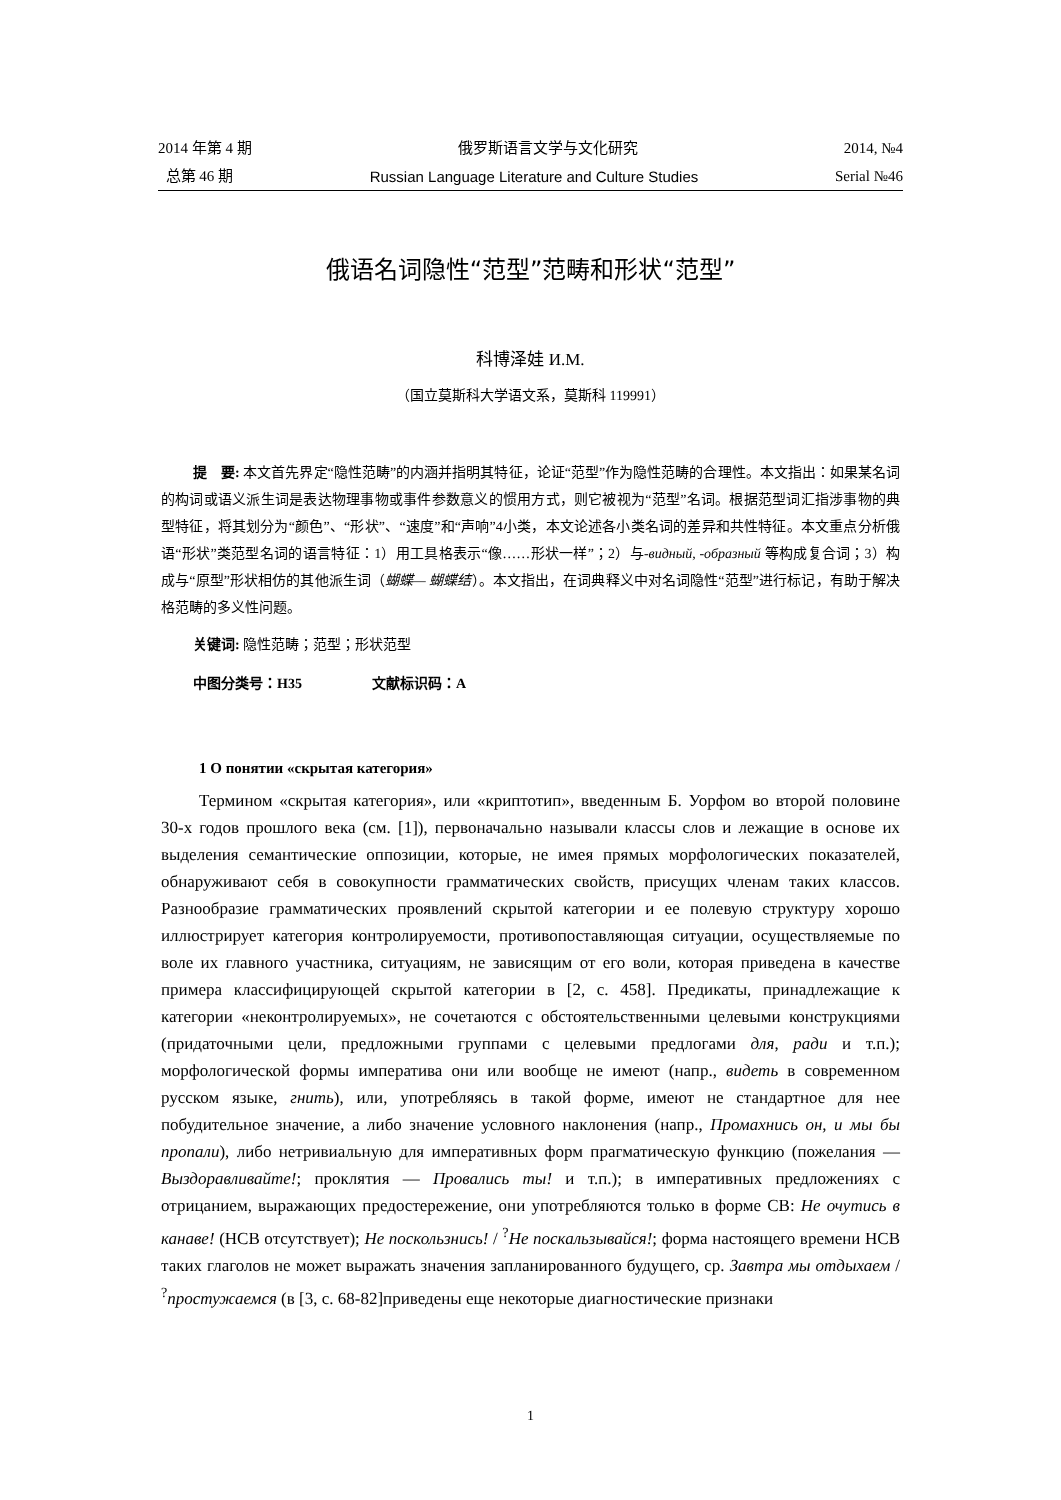2014 年第 4 期 俄罗斯语言文学与文化研究 2014, №4
总第 46 期 Russian Language Literature and Culture Studies Serial №46
俄语名词隐性“范型”范畴和形状“范型”
科博泽娃 И.М.
（国立莫斯科大学语文系，莫斯科 119991）
提　要: 本文首先界定“隐性范畴”的内涵并指明其特征，论证“范型”作为隐性范畴的合理性。本文指出：如果某名词的构词或语义派生词是表达物理事物或事件参数意义的惯用方式，则它被视为“范型”名词。根据范型词汇指涉事物的典型特征，将其划分为“颜色”、“形状”、“速度”和“声响”4小类，本文论述各小类名词的差异和共性特征。本文重点分析俄语“形状”类范型名词的语言特征：1）用工具格表示“像……形状一样”；2）与-видный, -образный 等构成复合词；3）构成与“原型”形状相仿的其他派生词（蝴蝶— 蝴蝶结）。本文指出，在词典释义中对名词隐性“范型”进行标记，有助于解决格范畴的多义性问题。
关键词: 隐性范畴；范型；形状范型
中图分类号：H35　　　　　文献标识码：A
1 О понятии «скрытая категория»
Термином «скрытая категория», или «криптотип», введенным Б. Уорфом во второй половине 30-х годов прошлого века (см. [1]), первоначально называли классы слов и лежащие в основе их выделения семантические оппозиции, которые, не имея прямых морфологических показателей, обнаруживают себя в совокупности грамматических свойств, присущих членам таких классов. Разнообразие грамматических проявлений скрытой категории и ее полевую структуру хорошо иллюстрирует категория контролируемости, противопоставляющая ситуации, осуществляемые по воле их главного участника, ситуациям, не зависящим от его воли, которая приведена в качестве примера классифицирующей скрытой категории в [2, с. 458]. Предикаты, принадлежащие к категории «неконтролируемых», не сочетаются с обстоятельственными целевыми конструкциями (придаточными цели, предложными группами с целевыми предлогами для, ради и т.п.); морфологической формы императива они или вообще не имеют (напр., видеть в современном русском языке, гнить), или, употребляясь в такой форме, имеют не стандартное для нее побудительное значение, а либо значение условного наклонения (напр., Промахнись он, и мы бы пропали), либо нетривиальную для императивных форм прагматическую функцию (пожелания — Выздоравливайте!; проклятия — Провались ты! и т.п.); в императивных предложениях с отрицанием, выражающих предостережение, они употребляются только в форме СВ: Не очутись в канаве! (НСВ отсутствует); Не поскользнись! / <sup>?</sup>Не поскальзывайся!; форма настоящего времени НСВ таких глаголов не может выражать значения запланированного будущего, ср. Завтра мы отдыхаем / <sup>?</sup>простужаемся (в [3, с. 68-82]приведены еще некоторые диагностические признаки
1